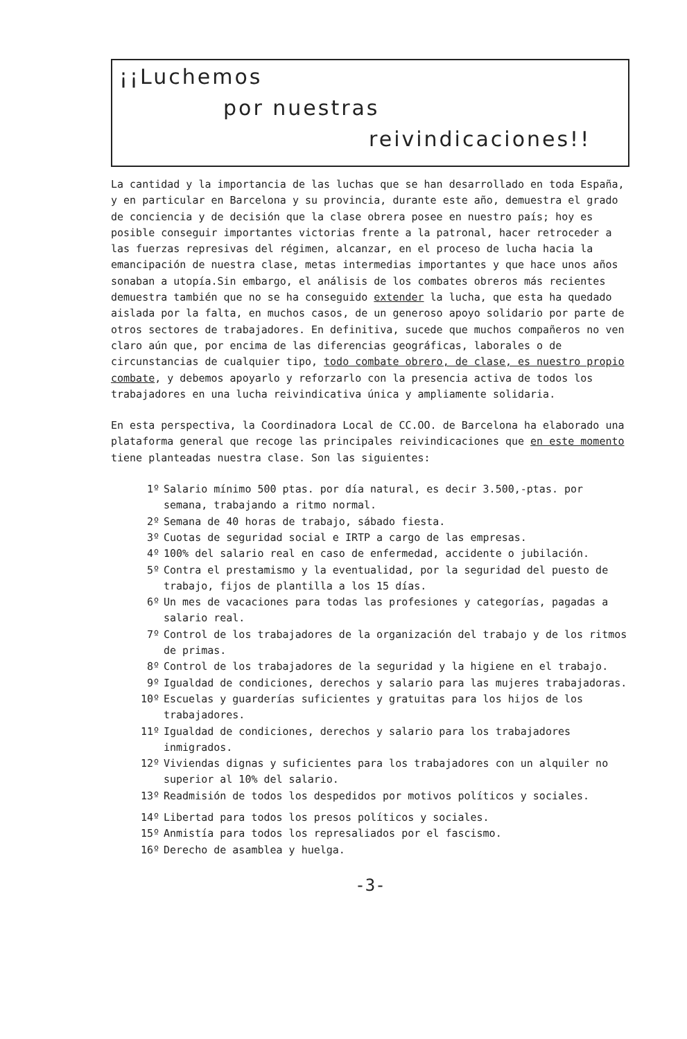¡¡Luchemos
por nuestras
reivindicaciones!!
La cantidad y la importancia de las luchas que se han desarrollado en toda España, y en particular en Barcelona y su provincia, durante este año, demuestra el grado de conciencia y de decisión que la clase obrera posee en nuestro país; hoy es posible conseguir importantes victorias frente a la patronal, hacer retroceder a las fuerzas represivas del régimen, alcanzar, en el proceso de lucha hacia la emancipación de nuestra clase, metas intermedias importantes y que hace unos años sonaban a utopía.Sin embargo, el análisis de los combates obreros más recientes demuestra también que no se ha conseguido extender la lucha, que esta ha quedado aislada por la falta, en muchos casos, de un generoso apoyo solidario por parte de otros sectores de trabajadores. En definitiva, sucede que muchos compañeros no ven claro aún que, por encima de las diferencias geográficas, laborales o de circunstancias de cualquier tipo, todo combate obrero, de clase, es nuestro propio combate, y debemos apoyarlo y reforzarlo con la presencia activa de todos los trabajadores en una lucha reivindicativa única y ampliamente solidaria.
En esta perspectiva, la Coordinadora Local de CC.OO. de Barcelona ha elaborado una plataforma general que recoge las principales reivindicaciones que en este momento tiene planteadas nuestra clase. Son las siguientes:
1º Salario mínimo 500 ptas. por día natural, es decir 3.500,-ptas. por semana, trabajando a ritmo normal.
2º Semana de 40 horas de trabajo, sábado fiesta.
3º Cuotas de seguridad social e IRTP a cargo de las empresas.
4º 100% del salario real en caso de enfermedad, accidente o jubilación.
5º Contra el prestamismo y la eventualidad, por la seguridad del puesto de trabajo, fijos de plantilla a los 15 días.
6º Un mes de vacaciones para todas las profesiones y categorías, pagadas a salario real.
7º Control de los trabajadores de la organización del trabajo y de los ritmos de primas.
8º Control de los trabajadores de la seguridad y la higiene en el trabajo.
9º Igualdad de condiciones, derechos y salario para las mujeres trabajadoras.
10º Escuelas y guarderías suficientes y gratuitas para los hijos de los trabajadores.
11º Igualdad de condiciones, derechos y salario para los trabajadores inmigrados.
12º Viviendas dignas y suficientes para los trabajadores con un alquiler no superior al 10% del salario.
13º Readmisión de todos los despedidos por motivos políticos y sociales.
14º Libertad para todos los presos políticos y sociales.
15º Anmistía para todos los represaliados por el fascismo.
16º Derecho de asamblea y huelga.
-3-